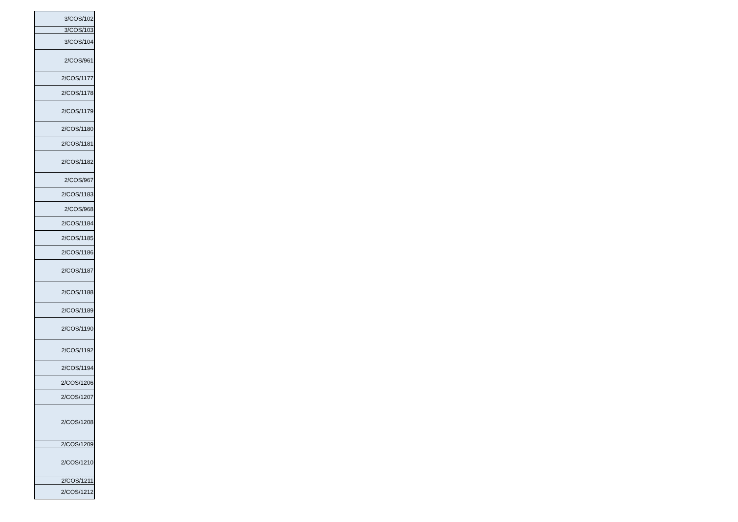| 3/COS/102 |
| 3/COS/103 |
| 3/COS/104 |
| 2/COS/961 |
| 2/COS/1177 |
| 2/COS/1178 |
| 2/COS/1179 |
| 2/COS/1180 |
| 2/COS/1181 |
| 2/COS/1182 |
| 2/COS/967 |
| 2/COS/1183 |
| 2/COS/968 |
| 2/COS/1184 |
| 2/COS/1185 |
| 2/COS/1186 |
| 2/COS/1187 |
| 2/COS/1188 |
| 2/COS/1189 |
| 2/COS/1190 |
| 2/COS/1192 |
| 2/COS/1194 |
| 2/COS/1206 |
| 2/COS/1207 |
| 2/COS/1208 |
| 2/COS/1209 |
| 2/COS/1210 |
| 2/COS/1211 |
| 2/COS/1212 |